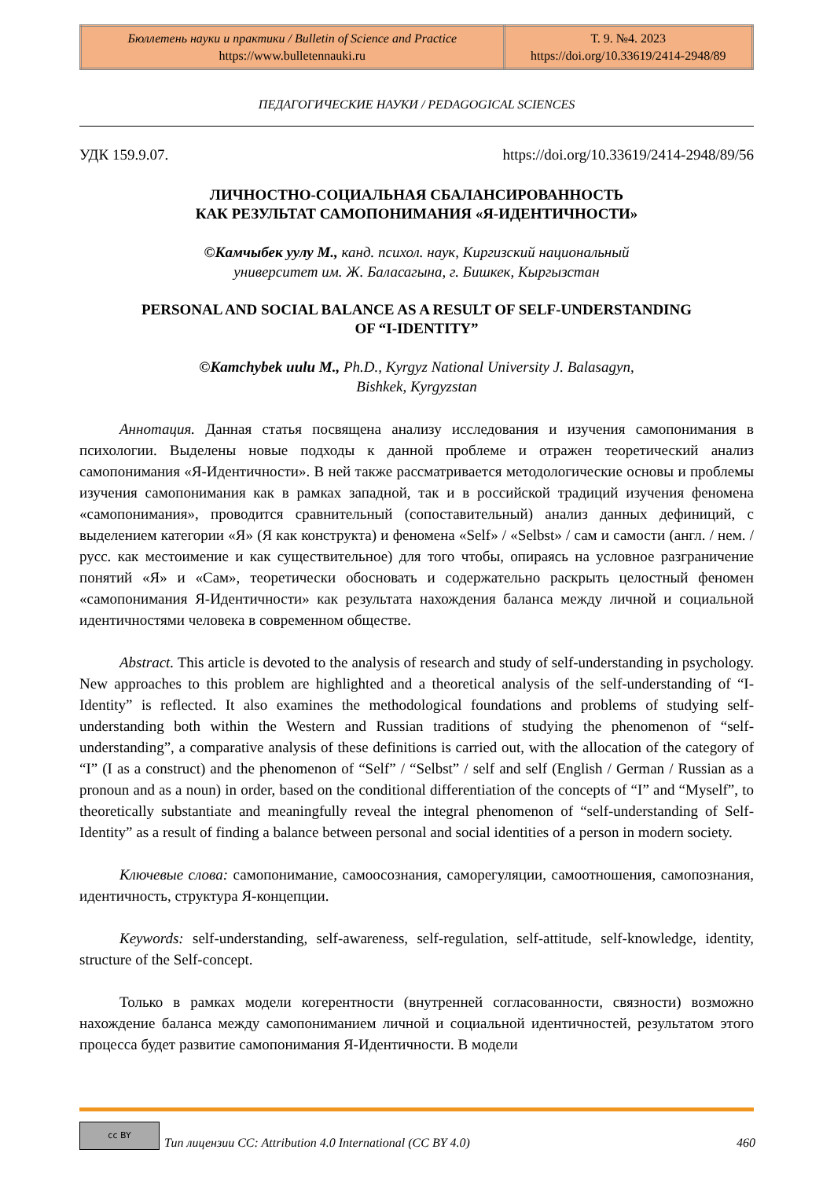| Бюллетень науки и практики / Bulletin of Science and Practice https://www.bulletennauki.ru | Т. 9. №4. 2023 https://doi.org/10.33619/2414-2948/89 |
ПЕДАГОГИЧЕСКИЕ НАУКИ / PEDAGOGICAL SCIENCES
УДК 159.9.07. https://doi.org/10.33619/2414-2948/89/56
ЛИЧНОСТНО-СОЦИАЛЬНАЯ СБАЛАНСИРОВАННОСТЬ
КАК РЕЗУЛЬТАТ САМОПОНИМАНИЯ «Я-ИДЕНТИЧНОСТИ»
©Камчыбек уулу М., канд. психол. наук, Киргизский национальный
университет им. Ж. Баласагына, г. Бишкек, Кыргызстан
PERSONAL AND SOCIAL BALANCE AS A RESULT OF SELF-UNDERSTANDING
OF “I-IDENTITY”
©Kamchybek uulu M., Ph.D., Kyrgyz National University J. Balasagyn,
Bishkek, Kyrgyzstan
Аннотация. Данная статья посвящена анализу исследования и изучения самопонимания в психологии. Выделены новые подходы к данной проблеме и отражен теоретический анализ самопонимания «Я-Идентичности». В ней также рассматривается методологические основы и проблемы изучения самопонимания как в рамках западной, так и в российской традиций изучения феномена «самопонимания», проводится сравнительный (сопоставительный) анализ данных дефиниций, с выделением категории «Я» (Я как конструкта) и феномена «Self» / «Selbst» / сам и самости (англ. / нем. /русс. как местоимение и как существительное) для того чтобы, опираясь на условное разграничение понятий «Я» и «Сам», теоретически обосновать и содержательно раскрыть целостный феномен «самопонимания Я-Идентичности» как результата нахождения баланса между личной и социальной идентичностями человека в современном обществе.
Abstract. This article is devoted to the analysis of research and study of self-understanding in psychology. New approaches to this problem are highlighted and a theoretical analysis of the self-understanding of “I-Identity” is reflected. It also examines the methodological foundations and problems of studying self-understanding both within the Western and Russian traditions of studying the phenomenon of “self-understanding”, a comparative analysis of these definitions is carried out, with the allocation of the category of “I” (I as a construct) and the phenomenon of “Self” / “Selbst” / self and self (English / German / Russian as a pronoun and as a noun) in order, based on the conditional differentiation of the concepts of “I” and “Myself”, to theoretically substantiate and meaningfully reveal the integral phenomenon of “self-understanding of Self-Identity” as a result of finding a balance between personal and social identities of a person in modern society.
Ключевые слова: самопонимание, самоосознания, саморегуляции, самоотношения, самопознания, идентичность, структура Я-концепции.
Keywords: self-understanding, self-awareness, self-regulation, self-attitude, self-knowledge, identity, structure of the Self-concept.
Только в рамках модели когерентности (внутренней согласованности, связности) возможно нахождение баланса между самопониманием личной и социальной идентичностей, результатом этого процесса будет развитие самопонимания Я-Идентичности. В модели
cc BY Тип лицензии CC: Attribution 4.0 International (CC BY 4.0) 460